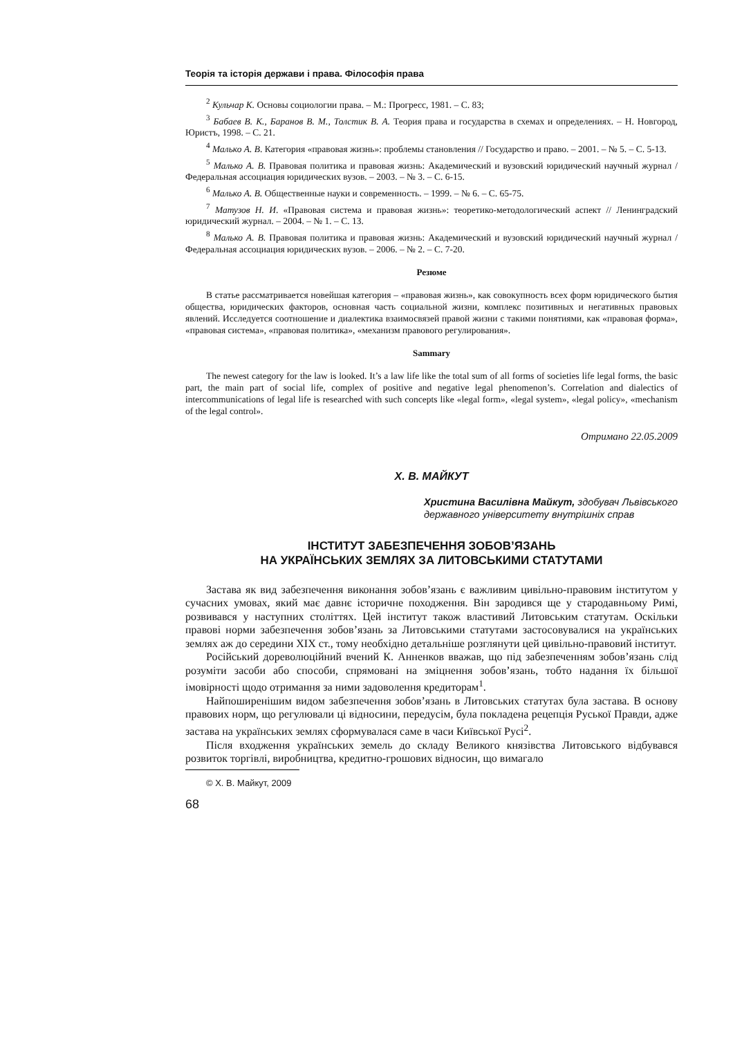Теорія та історія держави і права. Філософія права
<sup>2</sup> Кульчар К. Основы социологии права. – М.: Прогресс, 1981. – С. 83;
<sup>3</sup> Бабаев В. К., Баранов В. М., Толстик В. А. Теория права и государства в схемах и определениях. – Н. Новгород, Юристъ, 1998. – С. 21.
<sup>4</sup> Малько А. В. Категория «правовая жизнь»: проблемы становления // Государство и право. – 2001. – № 5. – С. 5-13.
<sup>5</sup> Малько А. В. Правовая политика и правовая жизнь: Академический и вузовский юридический научный журнал / Федеральная ассоциация юридических вузов. – 2003. – № 3. – С. 6-15.
<sup>6</sup> Малько А. В. Общественные науки и современность. – 1999. – № 6. – С. 65-75.
<sup>7</sup> Матузов Н. И. «Правовая система и правовая жизнь»: теоретико-методологический аспект // Ленинградский юридический журнал. – 2004. – № 1. – С. 13.
<sup>8</sup> Малько А. В. Правовая политика и правовая жизнь: Академический и вузовский юридический научный журнал / Федеральная ассоциация юридических вузов. – 2006. – № 2. – С. 7-20.
Резюме
В статье рассматривается новейшая категория – «правовая жизнь», как совокупность всех форм юридического бытия общества, юридических факторов, основная часть социальной жизни, комплекс позитивных и негативных правовых явлений. Исследуется соотношение и диалектика взаимосвязей правой жизни с такими понятиями, как «правовая форма», «правовая система», «правовая политика», «механизм правового регулирования».
Sammary
The newest category for the law is looked. It’s a law life like the total sum of all forms of societies life legal forms, the basic part, the main part of social life, complex of positive and negative legal phenomenon’s. Correlation and dialectics of intercommunications of legal life is researched with such concepts like «legal form», «legal system», «legal policy», «mechanism of the legal control».
Отримано 22.05.2009
Х. В. МАЙКУТ
Христина Василівна Майкут, здобувач Львівського державного університету внутрішніх справ
ІНСТИТУТ ЗАБЕЗПЕЧЕННЯ ЗОБОВ’ЯЗАНЬ
НА УКРАЇНСЬКИХ ЗЕМЛЯХ ЗА ЛИТОВСЬКИМИ СТАТУТАМИ
Застава як вид забезпечення виконання зобов’язань є важливим цивільно-правовим інститутом у сучасних умовах, який має давнє історичне походження. Він зародився ще у стародавньому Римі, розвивався у наступних століттях. Цей інститут також властивий Литовським статутам. Оскільки правові норми забезпечення зобов’язань за Литовськими статутами застосовувалися на українських землях аж до середини XIX ст., тому необхідно детальніше розглянути цей цивільно-правовий інститут.
Російський дореволюційний вчений К. Анненков вважав, що під забезпеченням зобов’язань слід розуміти засоби або способи, спрямовані на зміцнення зобов’язань, тобто надання їх більшої імовірності щодо отримання за ними задоволення кредиторам<sup>1</sup>.
Найпоширенішим видом забезпечення зобов’язань в Литовських статутах була застава. В основу правових норм, що регулювали ці відносини, передусім, була покладена рецепція Руської Правди, адже застава на українських землях сформувалася саме в часи Київської Русі<sup>2</sup>.
Після входження українських земель до складу Великого князівства Литовського відбувався розвиток торгівлі, виробництва, кредитно-грошових відносин, що вимагало
© Х. В. Майкут, 2009
68